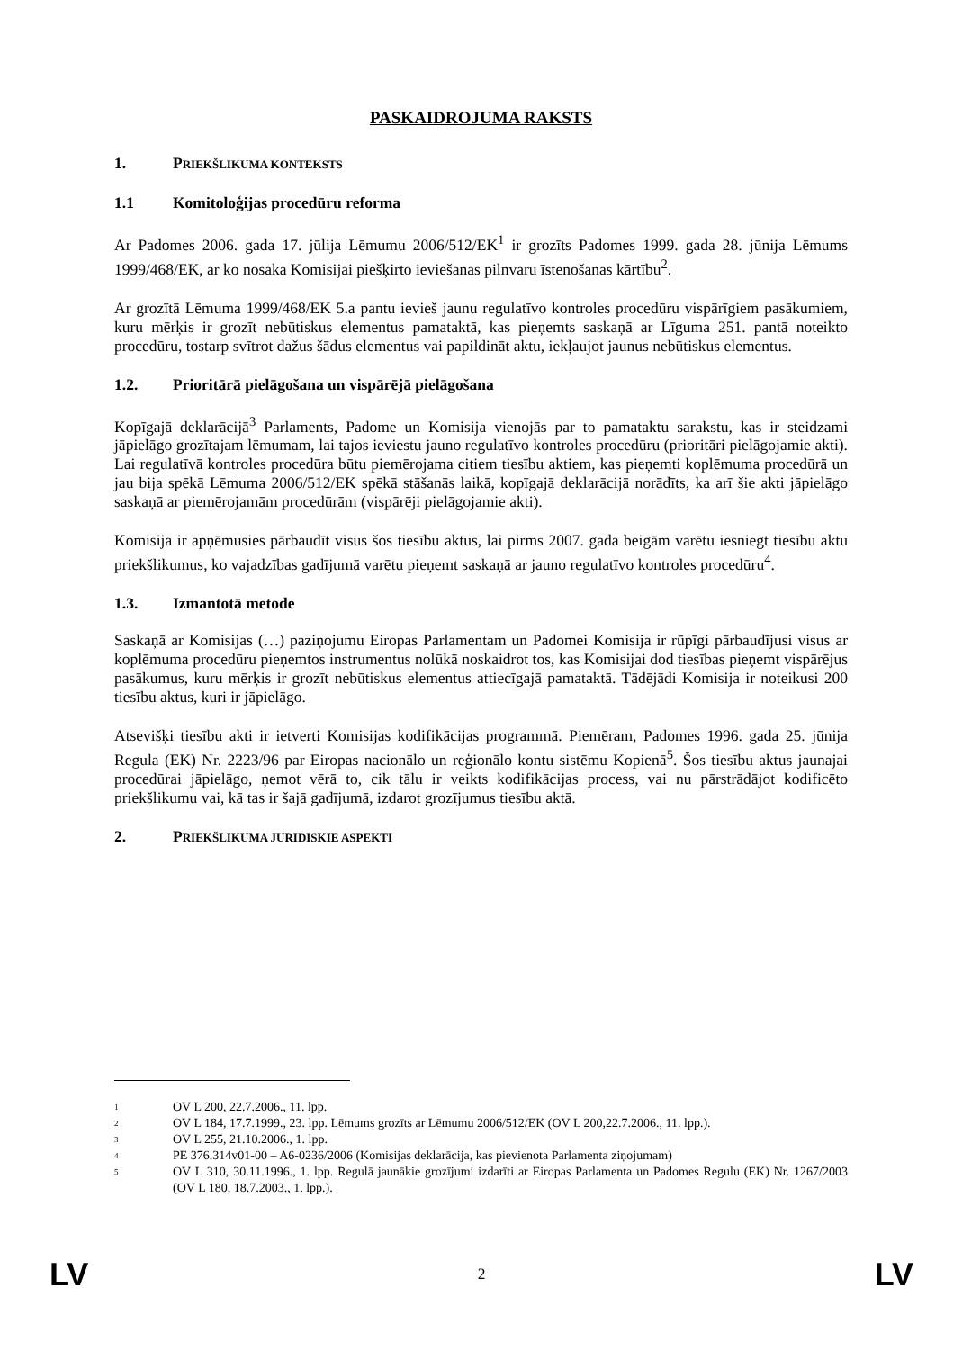PASKAIDROJUMA RAKSTS
1. PRIEKŠLIKUMA KONTEKSTS
1.1 Komitoloģijas procedūru reforma
Ar Padomes 2006. gada 17. jūlija Lēmumu 2006/512/EK<sup>1</sup> ir grozīts Padomes 1999. gada 28. jūnija Lēmums 1999/468/EK, ar ko nosaka Komisijai piešķirto ieviešanas pilnvaru īstenošanas kārtību<sup>2</sup>.
Ar grozītā Lēmuma 1999/468/EK 5.a pantu ievieš jaunu regulatīvo kontroles procedūru vispārīgiem pasākumiem, kuru mērķis ir grozīt nebūtiskus elementus pamataktā, kas pieņemts saskaņā ar Līguma 251. pantā noteikto procedūru, tostarp svītrot dažus šādus elementus vai papildināt aktu, iekļaujot jaunus nebūtiskus elementus.
1.2. Prioritārā pielāgošana un vispārējā pielāgošana
Kopīgajā deklarācijā<sup>3</sup> Parlaments, Padome un Komisija vienojās par to pamataktu sarakstu, kas ir steidzami jāpielāgo grozītajam lēmumam, lai tajos ieviestu jauno regulatīvo kontroles procedūru (prioritāri pielāgojamie akti). Lai regulatīvā kontroles procedūra būtu piemērojama citiem tiesību aktiem, kas pieņemti koplēmuma procedūrā un jau bija spēkā Lēmuma 2006/512/EK spēkā stāšanās laikā, kopīgajā deklarācijā norādīts, ka arī šie akti jāpielāgo saskaņā ar piemērojamām procedūrām (vispārēji pielāgojamie akti).
Komisija ir apņēmusies pārbaudīt visus šos tiesību aktus, lai pirms 2007. gada beigām varētu iesniegt tiesību aktu priekšlikumus, ko vajadzības gadījumā varētu pieņemt saskaņā ar jauno regulatīvo kontroles procedūru<sup>4</sup>.
1.3. Izmantotā metode
Saskaņā ar Komisijas (…) paziņojumu Eiropas Parlamentam un Padomei Komisija ir rūpīgi pārbaudījusi visus ar koplēmuma procedūru pieņemtos instrumentus nolūkā noskaidrot tos, kas Komisijai dod tiesības pieņemt vispārējus pasākumus, kuru mērķis ir grozīt nebūtiskus elementus attiecīgajā pamataktā. Tādējādi Komisija ir noteikusi 200 tiesību aktus, kuri ir jāpielāgo.
Atsevišķi tiesību akti ir ietverti Komisijas kodifikācijas programmā. Piemēram, Padomes 1996. gada 25. jūnija Regula (EK) Nr. 2223/96 par Eiropas nacionālo un reģionālo kontu sistēmu Kopienā<sup>5</sup>. Šos tiesību aktus jaunajai procedūrai jāpielāgo, ņemot vērā to, cik tālu ir veikts kodifikācijas process, vai nu pārstrādājot kodificēto priekšlikumu vai, kā tas ir šajā gadījumā, izdarot grozījumus tiesību aktā.
2. PRIEKŠLIKUMA JURIDISKIE ASPEKTI
<sup>1</sup>
OV L 200, 22.7.2006., 11. lpp.
<sup>2</sup>
OV L 184, 17.7.1999., 23. lpp. Lēmums grozīts ar Lēmumu 2006/512/EK (OV L 200,22.7.2006., 11. lpp.).
<sup>3</sup>
OV L 255, 21.10.2006., 1. lpp.
<sup>4</sup>
PE 376.314v01-00 – A6-0236/2006 (Komisijas deklarācija, kas pievienota Parlamenta ziņojumam)
<sup>5</sup>
OV L 310, 30.11.1996., 1. lpp. Regulā jaunākie grozījumi izdarīti ar Eiropas Parlamenta un Padomes Regulu (EK) Nr. 1267/2003 (OV L 180, 18.7.2003., 1. lpp.).
LV 2 LV